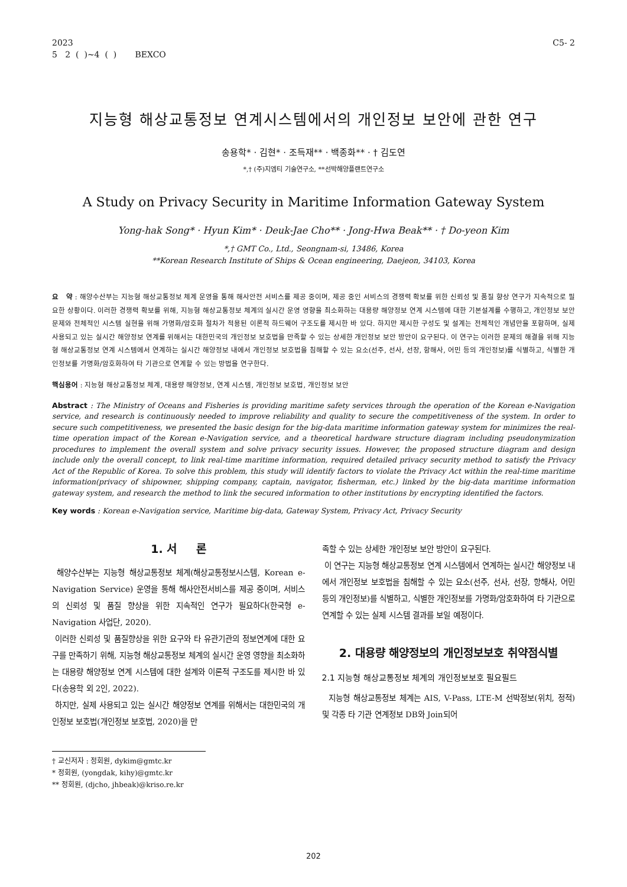2023
5 2 ( )~4 ( ) BEXCO
C5- 2
지능형 해상교통정보 연계시스템에서의 개인정보 보안에 관한 연구
송용학* · 김현* · 조득재** · 백종화** · † 김도연
*,† (주)지엠티 기술연구소, **선박해양플랜트연구소
A Study on Privacy Security in Maritime Information Gateway System
Yong-hak Song* · Hyun Kim* · Deuk-Jae Cho** · Jong-Hwa Beak** · † Do-yeon Kim
*,† GMT Co., Ltd., Seongnam-si, 13486, Korea
**Korean Research Institute of Ships & Ocean engineering, Daejeon, 34103, Korea
요 약 : 해양수산부는 지능형 해상교통정보 체계 운영을 통해 해사안전 서비스를 제공 중이며, 제공 중인 서비스의 경쟁력 확보를 위한 신뢰성 및 품질 향상 연구가 지속적으로 필요한 상황이다. 이러한 경쟁력 확보를 위해, 지능형 해상교통정보 체계의 실시간 운영 영향을 최소화하는 대용량 해양정보 연계 시스템에 대한 기본설계를 수행하고, 개인정보 보안 문제와 전체적인 시스템 실현을 위해 가명화/암호화 절차가 적용된 이론적 하드웨어 구조도를 제시한 바 있다. 하지만 제시한 구성도 및 설계는 전체적인 개념만을 포함하며, 실제 사용되고 있는 실시간 해양정보 연계를 위해서는 대한민국의 개인정보 보호법을 만족할 수 있는 상세한 개인정보 보안 방안이 요구된다. 이 연구는 이러한 문제의 해결을 위해 지능형 해상교통정보 연계 시스템에서 연계하는 실시간 해양정보 내에서 개인정보 보호법을 침해할 수 있는 요소(선주, 선사, 선장, 항해사, 어민 등의 개인정보)를 식별하고, 식별한 개인정보를 가명화/암호화하여 타 기관으로 연계할 수 있는 방법을 연구한다.
핵심용어 : 지능형 해상교통정보 체계, 대용량 해양정보, 연계 시스템, 개인정보 보호법, 개인정보 보안
Abstract : The Ministry of Oceans and Fisheries is providing maritime safety services through the operation of the Korean e-Navigation service, and research is continuously needed to improve reliability and quality to secure the competitiveness of the system. In order to secure such competitiveness, we presented the basic design for the big-data maritime information gateway system for minimizes the real-time operation impact of the Korean e-Navigation service, and a theoretical hardware structure diagram including pseudonymization procedures to implement the overall system and solve privacy security issues. However, the proposed structure diagram and design include only the overall concept, to link real-time maritime information, required detailed privacy security method to satisfy the Privacy Act of the Republic of Korea. To solve this problem, this study will identify factors to violate the Privacy Act within the real-time maritime information(privacy of shipowner, shipping company, captain, navigator, fisherman, etc.) linked by the big-data maritime information gateway system, and research the method to link the secured information to other institutions by encrypting identified the factors.
Key words : Korean e-Navigation service, Maritime big-data, Gateway System, Privacy Act, Privacy Security
1. 서 론
해양수산부는 지능형 해상교통정보 체계(해상교통정보시스템, Korean e-Navigation Service) 운영을 통해 해사안전서비스를 제공 중이며, 서비스의 신뢰성 및 품질 향상을 위한 지속적인 연구가 필요하다(한국형 e-Navigation 사업단, 2020).
이러한 신뢰성 및 품질향상을 위한 요구와 타 유관기관의 정보연계에 대한 요구를 만족하기 위해, 지능형 해상교통정보 체계의 실시간 운영 영향을 최소화하는 대용량 해양정보 연계 시스템에 대한 설계와 이론적 구조도를 제시한 바 있다(송용학 외 2인, 2022).
하지만, 실제 사용되고 있는 실시간 해양정보 연계를 위해서는 대한민국의 개인정보 보호법(개인정보 보호법, 2020)을 만
† 교신저자 : 정회원, dykim@gmtc.kr
* 정회원, (yongdak, kihy)@gmtc.kr
** 정회원, (djcho, jhbeak)@kriso.re.kr
족할 수 있는 상세한 개인정보 보안 방안이 요구된다.
이 연구는 지능형 해상교통정보 연계 시스템에서 연계하는 실시간 해양정보 내에서 개인정보 보호법을 침해할 수 있는 요소(선주, 선사, 선장, 항해사, 어민 등의 개인정보)를 식별하고, 식별한 개인정보를 가명화/암호화하여 타 기관으로 연계할 수 있는 실제 시스템 결과를 보일 예정이다.
2. 대용량 해양정보의 개인정보보호 취약점식별
2.1 지능형 해상교통정보 체계의 개인정보보호 필요필드
지능형 해상교통정보 체계는 AIS, V-Pass, LTE-M 선박정보(위치, 정적) 및 각종 타 기관 연계정보 DB와 Join되어
202